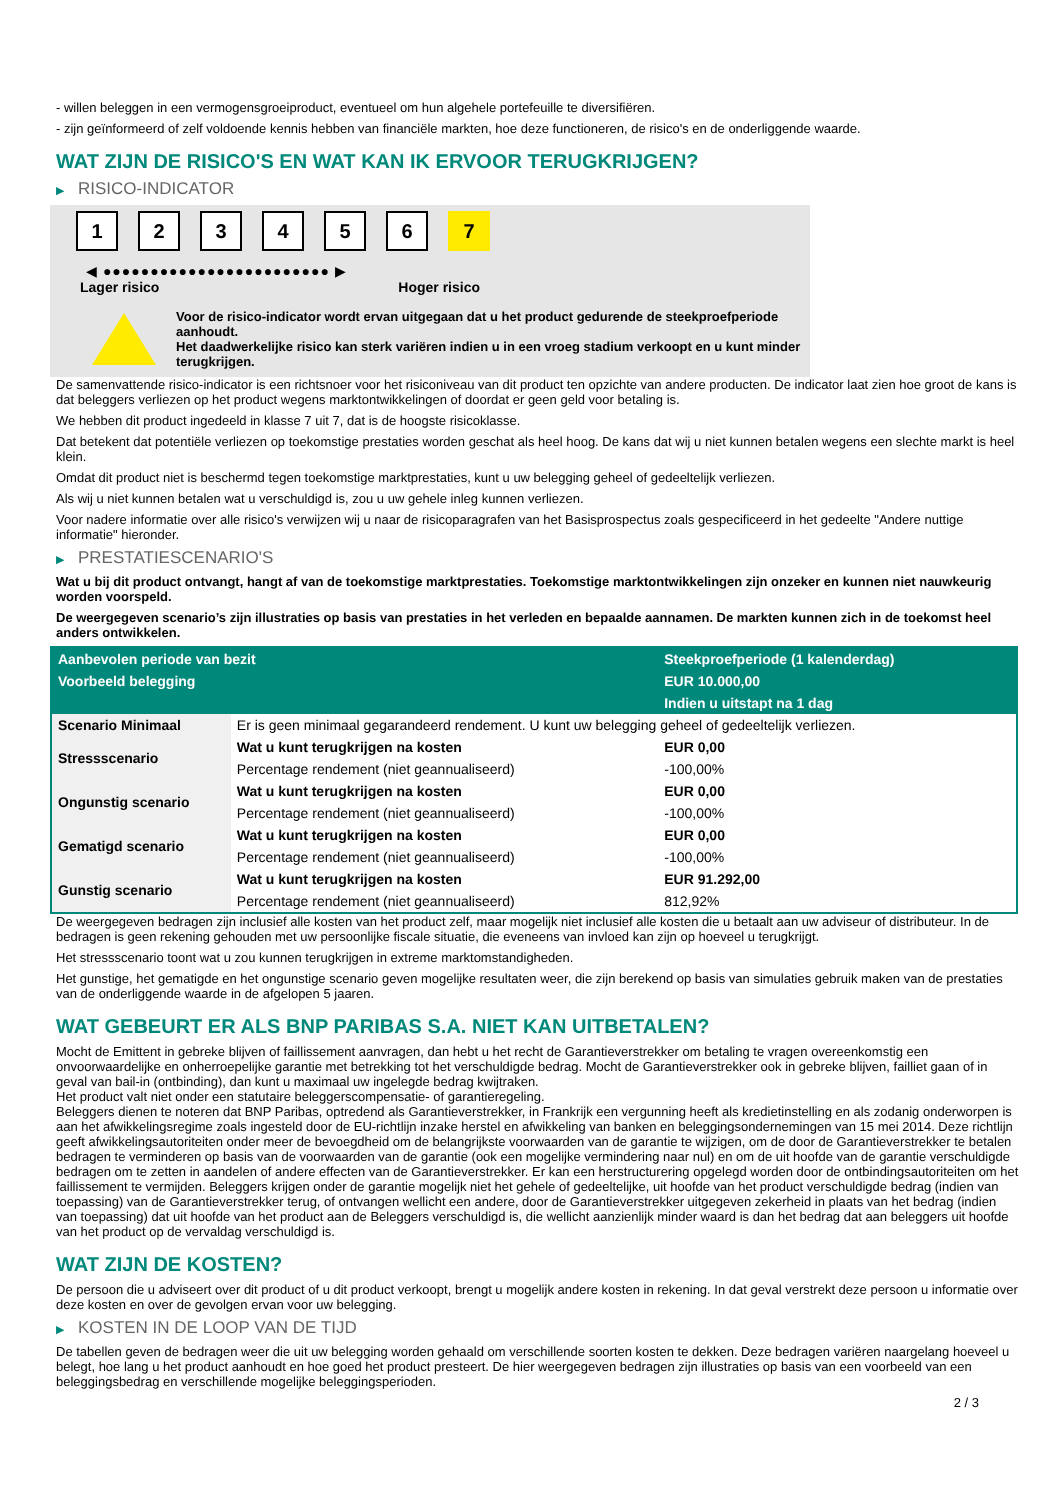- willen beleggen in een vermogensgroeiproduct, eventueel om hun algehele portefeuille te diversifiëren.
- zijn geïnformeerd of zelf voldoende kennis hebben van financiële markten, hoe deze functioneren, de risico's en de onderliggende waarde.
WAT ZIJN DE RISICO'S EN WAT KAN IK ERVOOR TERUGKRIJGEN?
▶ RISICO-INDICATOR
1 2 3 4 5 6 7
◀ ●●●●●●●●●●●●●●●●●●●●●●●● ▶
Lager risico Hoger risico
Voor de risico-indicator wordt ervan uitgegaan dat u het product gedurende de steekproefperiode aanhoudt.
Het daadwerkelijke risico kan sterk variëren indien u in een vroeg stadium verkoopt en u kunt minder terugkrijgen.
De samenvattende risico-indicator is een richtsnoer voor het risiconiveau van dit product ten opzichte van andere producten. De indicator laat zien hoe groot de kans is dat beleggers verliezen op het product wegens marktontwikkelingen of doordat er geen geld voor betaling is.
We hebben dit product ingedeeld in klasse 7 uit 7, dat is de hoogste risicoklasse.
Dat betekent dat potentiële verliezen op toekomstige prestaties worden geschat als heel hoog. De kans dat wij u niet kunnen betalen wegens een slechte markt is heel klein.
Omdat dit product niet is beschermd tegen toekomstige marktprestaties, kunt u uw belegging geheel of gedeeltelijk verliezen.
Als wij u niet kunnen betalen wat u verschuldigd is, zou u uw gehele inleg kunnen verliezen.
Voor nadere informatie over alle risico's verwijzen wij u naar de risicoparagrafen van het Basisprospectus zoals gespecificeerd in het gedeelte "Andere nuttige informatie" hieronder.
▶ PRESTATIESCENARIO'S
Wat u bij dit product ontvangt, hangt af van de toekomstige marktprestaties. Toekomstige marktontwikkelingen zijn onzeker en kunnen niet nauwkeurig worden voorspeld.
De weergegeven scenario’s zijn illustraties op basis van prestaties in het verleden en bepaalde aannamen. De markten kunnen zich in de toekomst heel anders ontwikkelen.
| Aanbevolen periode van bezit | | Steekproefperiode (1 kalenderdag) |
| --- | --- | --- |
| Voorbeeld belegging | | EUR 10.000,00 |
| | | Indien u uitstapt na 1 dag |
| Scenario Minimaal | Er is geen minimaal gegarandeerd rendement. U kunt uw belegging geheel of gedeeltelijk verliezen. | |
| Stressscenario | Wat u kunt terugkrijgen na kosten | EUR 0,00 |
| | Percentage rendement (niet geannualiseerd) | -100,00% |
| Ongunstig scenario | Wat u kunt terugkrijgen na kosten | EUR 0,00 |
| | Percentage rendement (niet geannualiseerd) | -100,00% |
| Gematigd scenario | Wat u kunt terugkrijgen na kosten | EUR 0,00 |
| | Percentage rendement (niet geannualiseerd) | -100,00% |
| Gunstig scenario | Wat u kunt terugkrijgen na kosten | EUR 91.292,00 |
| | Percentage rendement (niet geannualiseerd) | 812,92% |
De weergegeven bedragen zijn inclusief alle kosten van het product zelf, maar mogelijk niet inclusief alle kosten die u betaalt aan uw adviseur of distributeur. In de bedragen is geen rekening gehouden met uw persoonlijke fiscale situatie, die eveneens van invloed kan zijn op hoeveel u terugkrijgt.
Het stressscenario toont wat u zou kunnen terugkrijgen in extreme marktomstandigheden.
Het gunstige, het gematigde en het ongunstige scenario geven mogelijke resultaten weer, die zijn berekend op basis van simulaties gebruik maken van de prestaties van de onderliggende waarde in de afgelopen 5 jaaren.
WAT GEBEURT ER ALS BNP PARIBAS S.A. NIET KAN UITBETALEN?
Mocht de Emittent in gebreke blijven of faillissement aanvragen, dan hebt u het recht de Garantieverstrekker om betaling te vragen overeenkomstig een onvoorwaardelijke en onherroepelijke garantie met betrekking tot het verschuldigde bedrag. Mocht de Garantieverstrekker ook in gebreke blijven, failliet gaan of in geval van bail-in (ontbinding), dan kunt u maximaal uw ingelegde bedrag kwijtraken.
Het product valt niet onder een statutaire beleggerscompensatie- of garantieregeling.
Beleggers dienen te noteren dat BNP Paribas, optredend als Garantieverstrekker, in Frankrijk een vergunning heeft als kredietinstelling en als zodanig onderworpen is aan het afwikkelingsregime zoals ingesteld door de EU-richtlijn inzake herstel en afwikkeling van banken en beleggingsondernemingen van 15 mei 2014. Deze richtlijn geeft afwikkelingsautoriteiten onder meer de bevoegdheid om de belangrijkste voorwaarden van de garantie te wijzigen, om de door de Garantieverstrekker te betalen bedragen te verminderen op basis van de voorwaarden van de garantie (ook een mogelijke vermindering naar nul) en om de uit hoofde van de garantie verschuldigde bedragen om te zetten in aandelen of andere effecten van de Garantieverstrekker. Er kan een herstructurering opgelegd worden door de ontbindingsautoriteiten om het faillissement te vermijden. Beleggers krijgen onder de garantie mogelijk niet het gehele of gedeeltelijke, uit hoofde van het product verschuldigde bedrag (indien van toepassing) van de Garantieverstrekker terug, of ontvangen wellicht een andere, door de Garantieverstrekker uitgegeven zekerheid in plaats van het bedrag (indien van toepassing) dat uit hoofde van het product aan de Beleggers verschuldigd is, die wellicht aanzienlijk minder waard is dan het bedrag dat aan beleggers uit hoofde van het product op de vervaldag verschuldigd is.
WAT ZIJN DE KOSTEN?
De persoon die u adviseert over dit product of u dit product verkoopt, brengt u mogelijk andere kosten in rekening. In dat geval verstrekt deze persoon u informatie over deze kosten en over de gevolgen ervan voor uw belegging.
▶ KOSTEN IN DE LOOP VAN DE TIJD
De tabellen geven de bedragen weer die uit uw belegging worden gehaald om verschillende soorten kosten te dekken. Deze bedragen variëren naargelang hoeveel u belegt, hoe lang u het product aanhoudt en hoe goed het product presteert. De hier weergegeven bedragen zijn illustraties op basis van een voorbeeld van een beleggingsbedrag en verschillende mogelijke beleggingsperioden.
2 / 3